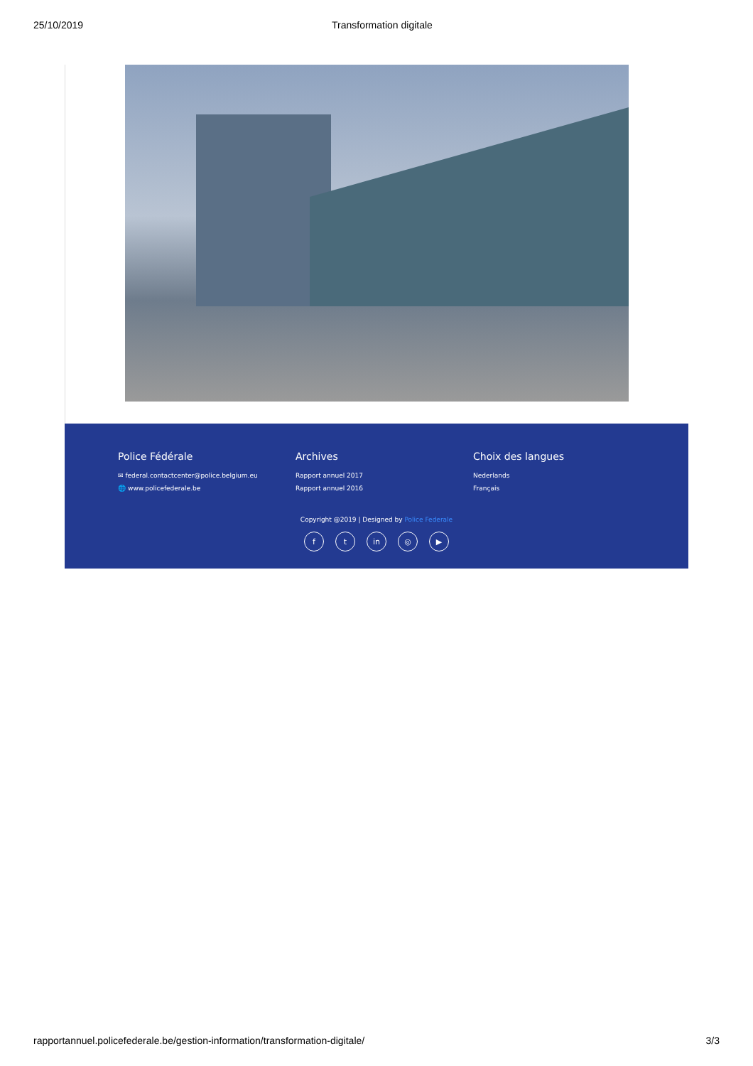25/10/2019 Transformation digitale
Police Fédérale
✉ federal.contactcenter@police.belgium.eu
🌐 www.policefederale.be
Archives
Rapport annuel 2017
Rapport annuel 2016
Choix des langues
Nederlands
Français
Copyright @2019 | Designed by Police Federale
ft in ◎ ▶
rapportannuel.policefederale.be/gestion-information/transformation-digitale/ 3/3